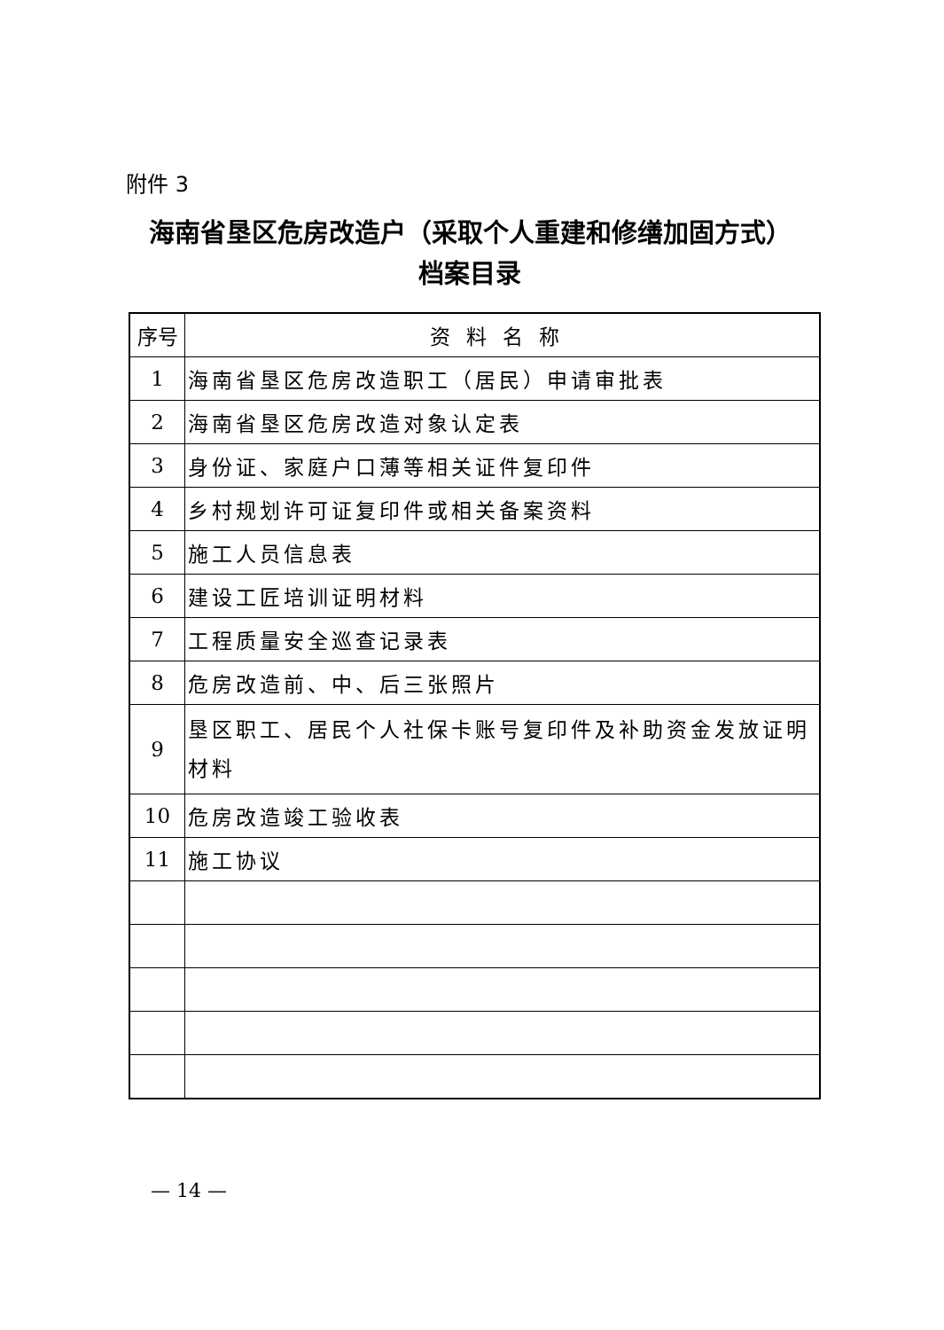附件 3
海南省垦区危房改造户（采取个人重建和修缮加固方式）
档案目录
| 序号 | 资料名称 |
| --- | --- |
| 1 | 海南省垦区危房改造职工（居民）申请审批表 |
| 2 | 海南省垦区危房改造对象认定表 |
| 3 | 身份证、家庭户口薄等相关证件复印件 |
| 4 | 乡村规划许可证复印件或相关备案资料 |
| 5 | 施工人员信息表 |
| 6 | 建设工匠培训证明材料 |
| 7 | 工程质量安全巡查记录表 |
| 8 | 危房改造前、中、后三张照片 |
| 9 | 垦区职工、居民个人社保卡账号复印件及补助资金发放证明材料 |
| 10 | 危房改造竣工验收表 |
| 11 | 施工协议 |
— 14 —